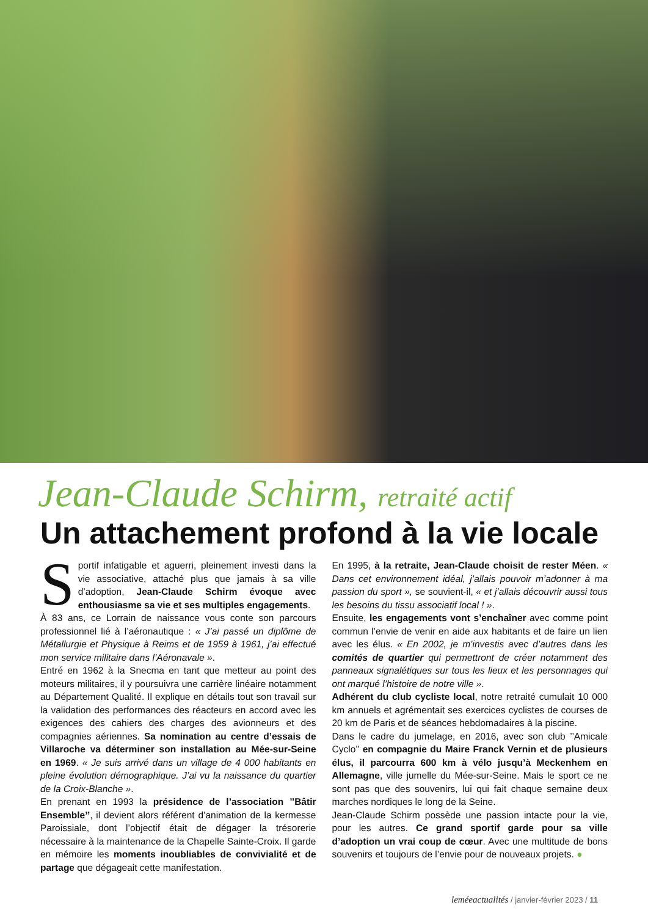Jean-Claude Schirm, retraité actif
Un attachement profond à la vie locale
Sportif infatigable et aguerri, pleinement investi dans la vie associative, attaché plus que jamais à sa ville d’adoption, Jean-Claude Schirm évoque avec enthousiasme sa vie et ses multiples engagements.
À 83 ans, ce Lorrain de naissance vous conte son parcours professionnel lié à l’aéronautique : « J’ai passé un diplôme de Métallurgie et Physique à Reims et de 1959 à 1961, j’ai effectué mon service militaire dans l’Aéronavale ».
Entré en 1962 à la Snecma en tant que metteur au point des moteurs militaires, il y poursuivra une carrière linéaire notamment au Département Qualité. Il explique en détails tout son travail sur la validation des performances des réacteurs en accord avec les exigences des cahiers des charges des avionneurs et des compagnies aériennes. Sa nomination au centre d’essais de Villaroche va déterminer son installation au Mée-sur-Seine en 1969. « Je suis arrivé dans un village de 4 000 habitants en pleine évolution démographique. J’ai vu la naissance du quartier de la Croix-Blanche ».
En prenant en 1993 la présidence de l’association ’’Bâtir Ensemble’’, il devient alors référent d’animation de la kermesse Paroissiale, dont l’objectif était de dégager la trésorerie nécessaire à la maintenance de la Chapelle Sainte-Croix. Il garde en mémoire les moments inoubliables de convivialité et de partage que dégageait cette manifestation.
En 1995, à la retraite, Jean-Claude choisit de rester Méen. « Dans cet environnement idéal, j’allais pouvoir m’adonner à ma passion du sport », se souvient-il, « et j’allais découvrir aussi tous les besoins du tissu associatif local ! ».
Ensuite, les engagements vont s’enchaîner avec comme point commun l’envie de venir en aide aux habitants et de faire un lien avec les élus. « En 2002, je m’investis avec d’autres dans les comités de quartier qui permettront de créer notamment des panneaux signalétiques sur tous les lieux et les personnages qui ont marqué l’histoire de notre ville ».
Adhérent du club cycliste local, notre retraité cumulait 10 000 km annuels et agrémentait ses exercices cyclistes de courses de 20 km de Paris et de séances hebdomadaires à la piscine.
Dans le cadre du jumelage, en 2016, avec son club ’’Amicale Cyclo’’ en compagnie du Maire Franck Vernin et de plusieurs élus, il parcourra 600 km à vélo jusqu’à Meckenhem en Allemagne, ville jumelle du Mée-sur-Seine. Mais le sport ce ne sont pas que des souvenirs, lui qui fait chaque semaine deux marches nordiques le long de la Seine.
Jean-Claude Schirm possède une passion intacte pour la vie, pour les autres. Ce grand sportif garde pour sa ville d’adoption un vrai coup de cœur. Avec une multitude de bons souvenirs et toujours de l’envie pour de nouveaux projets. ●
leméeactualités / janvier-février 2023 / 11